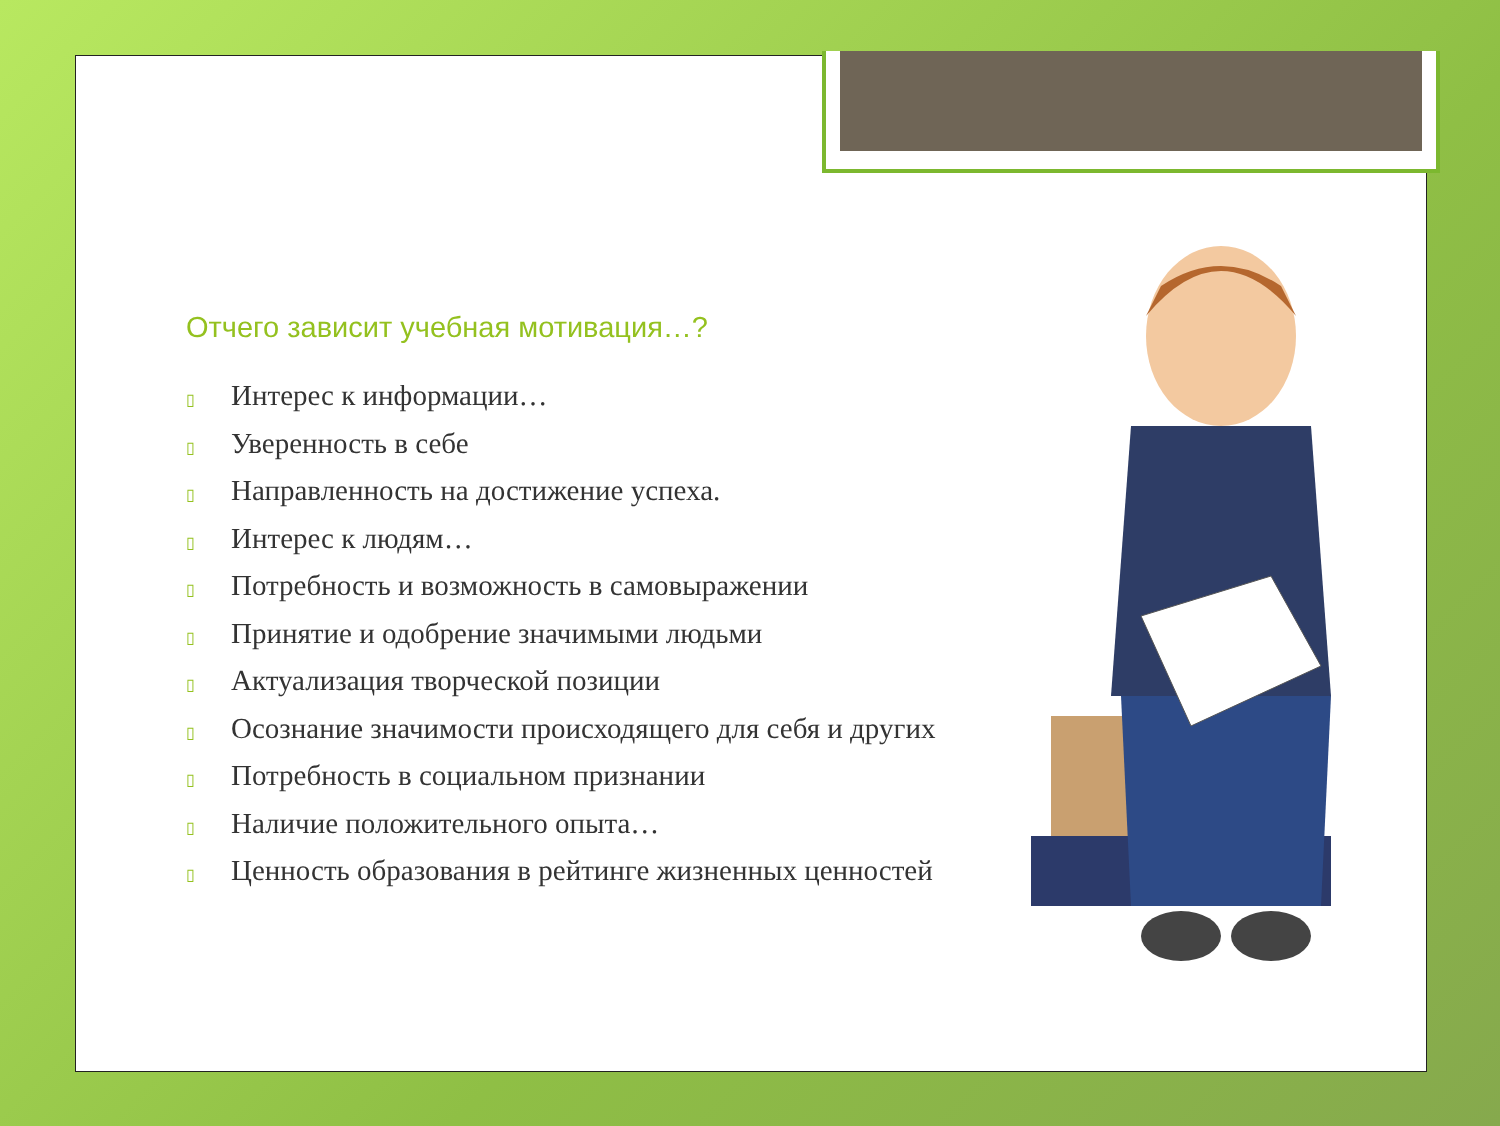Отчего зависит учебная мотивация…?
▯ Интерес к информации…
▯ Уверенность в себе
▯ Направленность на достижение успеха.
▯ Интерес к людям…
▯ Потребность и возможность в самовыражении
▯ Принятие и одобрение значимыми людьми
▯ Актуализация творческой позиции
▯ Осознание значимости происходящего для себя и других
▯ Потребность в социальном признании
▯ Наличие положительного опыта…
▯ Ценность образования в рейтинге жизненных ценностей